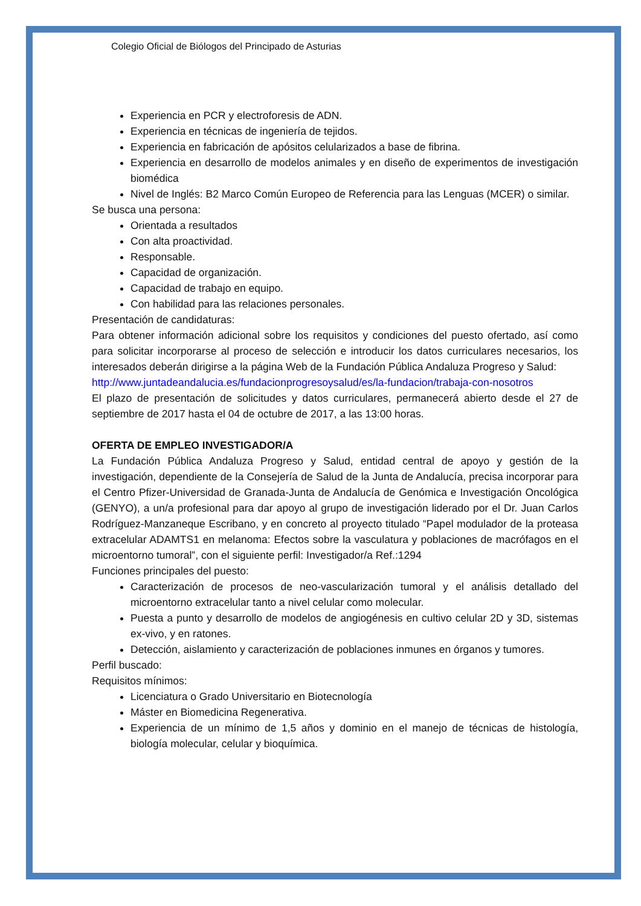Colegio Oficial de Biólogos del Principado de Asturias
Experiencia en PCR y electroforesis de ADN.
Experiencia en técnicas de ingeniería de tejidos.
Experiencia en fabricación de apósitos celularizados a base de fibrina.
Experiencia en desarrollo de modelos animales y en diseño de experimentos de investigación biomédica
Nivel de Inglés: B2 Marco Común Europeo de Referencia para las Lenguas (MCER) o similar.
Se busca una persona:
Orientada a resultados
Con alta proactividad.
Responsable.
Capacidad de organización.
Capacidad de trabajo en equipo.
Con habilidad para las relaciones personales.
Presentación de candidaturas:
Para obtener información adicional sobre los requisitos y condiciones del puesto ofertado, así como para solicitar incorporarse al proceso de selección e introducir los datos curriculares necesarios, los interesados deberán dirigirse a la página Web de la Fundación Pública Andaluza Progreso y Salud:
http://www.juntadeandalucia.es/fundacionprogresoysalud/es/la-fundacion/trabaja-con-nosotros
El plazo de presentación de solicitudes y datos curriculares, permanecerá abierto desde el 27 de septiembre de 2017 hasta el 04 de octubre de 2017, a las 13:00 horas.
OFERTA DE EMPLEO INVESTIGADOR/A
La Fundación Pública Andaluza Progreso y Salud, entidad central de apoyo y gestión de la investigación, dependiente de la Consejería de Salud de la Junta de Andalucía, precisa incorporar para el Centro Pfizer-Universidad de Granada-Junta de Andalucía de Genómica e Investigación Oncológica (GENYO), a un/a profesional para dar apoyo al grupo de investigación liderado por el Dr. Juan Carlos Rodríguez-Manzaneque Escribano, y en concreto al proyecto titulado “Papel modulador de la proteasa extracelular ADAMTS1 en melanoma: Efectos sobre la vasculatura y poblaciones de macrófagos en el microentorno tumoral”, con el siguiente perfil: Investigador/a Ref.:1294
Funciones principales del puesto:
Caracterización de procesos de neo-vascularización tumoral y el análisis detallado del microentorno extracelular tanto a nivel celular como molecular.
Puesta a punto y desarrollo de modelos de angiogénesis en cultivo celular 2D y 3D, sistemas ex-vivo, y en ratones.
Detección, aislamiento y caracterización de poblaciones inmunes en órganos y tumores.
Perfil buscado:
Requisitos mínimos:
Licenciatura o Grado Universitario en Biotecnología
Máster en Biomedicina Regenerativa.
Experiencia de un mínimo de 1,5 años y dominio en el manejo de técnicas de histología, biología molecular, celular y bioquímica.